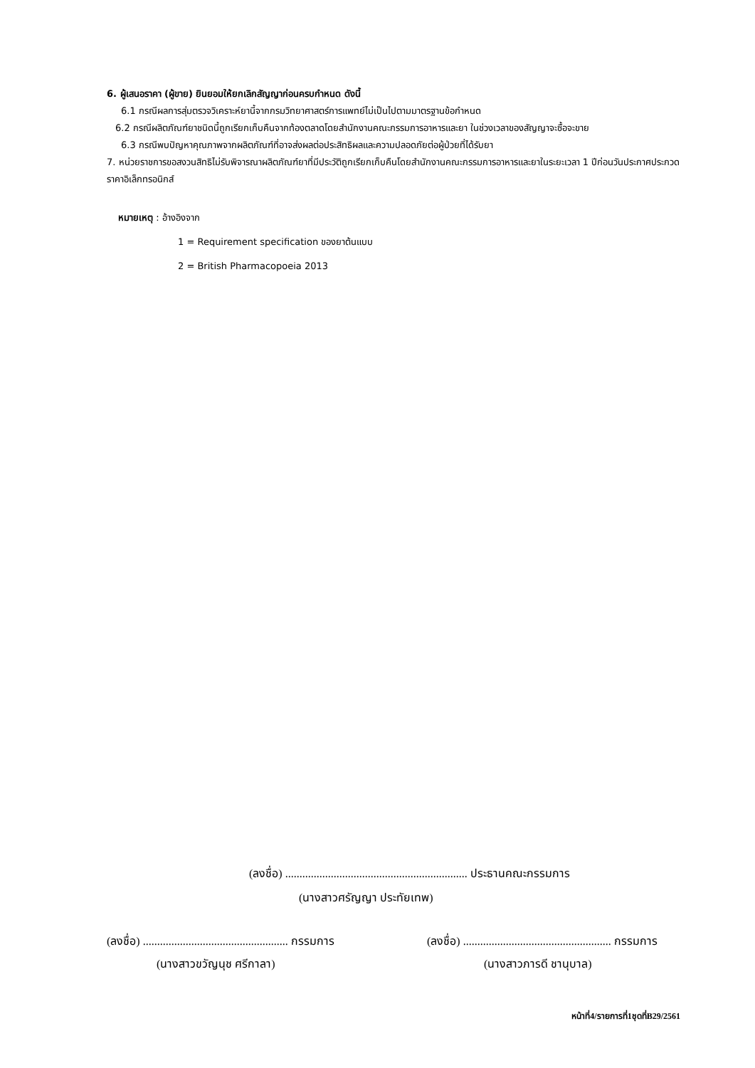6. ผู้เสนอราคา (ผู้ขาย) ยินยอมให้ยกเลิกสัญญาก่อนครบกำหนด ดังนี้
6.1 กรณีผลการสุ่มตรวจวิเคราะห์ยานี้จากกรมวิทยาศาสตร์การแพทย์ไม่เป็นไปตามมาตรฐานข้อกำหนด
6.2 กรณีผลิตภัณฑ์ยาชนิดนี้ถูกเรียกเก็บคืนจากท้องตลาดโดยสำนักงานคณะกรรมการอาหารและยา ในช่วงเวลาของสัญญาจะซื้อจะขาย
6.3 กรณีพบปัญหาคุณภาพจากผลิตภัณฑ์ที่อาจส่งผลต่อประสิทธิผลและความปลอดภัยต่อผู้ป่วยที่ได้รับยา
7. หน่วยราชการขอสงวนสิทธิไม่รับพิจารณาผลิตภัณฑ์ยาที่มีประวัติถูกเรียกเก็บคืนโดยสำนักงานคณะกรรมการอาหารและยาในระยะเวลา 1 ปีก่อนวันประกาศประกวดราคาอิเล็กทรอนิกส์
หมายเหตุ : อ้างอิงจาก
1 = Requirement specification ของยาต้นแบบ
2 = British Pharmacopoeia 2013
(ลงชื่อ) ................................................................ ประธานคณะกรรมการ
(นางสาวศรัญญา ประทัยเทพ)
(ลงชื่อ) ................................................... กรรมการ
(นางสาวขวัญนุช ศรีกาลา)
(ลงชื่อ) .................................................... กรรมการ
(นางสาวภารดี ชานุบาล)
หน้าที่4/รายการที่1ชุดที่B29/2561